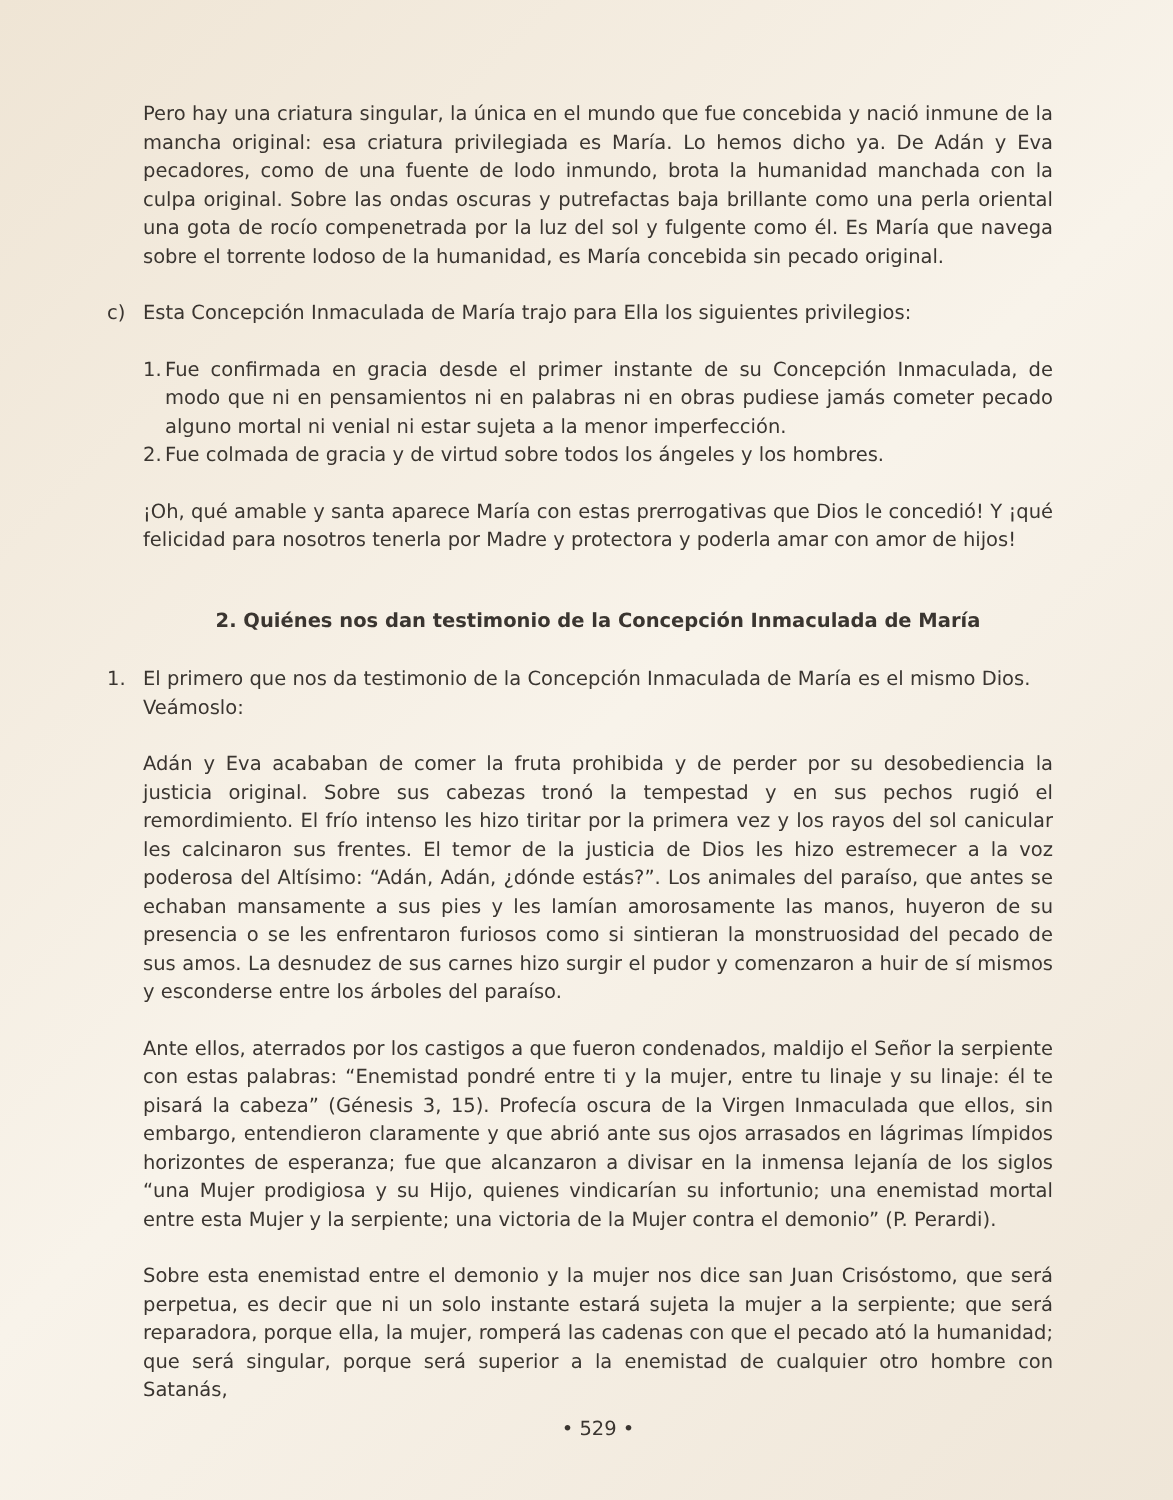Pero hay una criatura singular, la única en el mundo que fue concebida y nació inmune de la mancha original: esa criatura privilegiada es María. Lo hemos dicho ya. De Adán y Eva pecadores, como de una fuente de lodo inmundo, brota la humanidad manchada con la culpa original. Sobre las ondas oscuras y putrefactas baja brillante como una perla oriental una gota de rocío compenetrada por la luz del sol y fulgente como él. Es María que navega sobre el torrente lodoso de la humanidad, es María concebida sin pecado original.
c) Esta Concepción Inmaculada de María trajo para Ella los siguientes privilegios:
1.
Fue confirmada en gracia desde el primer instante de su Concepción Inmaculada, de modo que ni en pensamientos ni en palabras ni en obras pudiese jamás cometer pecado alguno mortal ni venial ni estar sujeta a la menor imperfección.
2.
Fue colmada de gracia y de virtud sobre todos los ángeles y los hombres.
¡Oh, qué amable y santa aparece María con estas prerrogativas que Dios le concedió! Y ¡qué felicidad para nosotros tenerla por Madre y protectora y poderla amar con amor de hijos!
2. Quiénes nos dan testimonio de la Concepción Inmaculada de María
1. El primero que nos da testimonio de la Concepción Inmaculada de María es el mismo Dios. Veámoslo:
Adán y Eva acababan de comer la fruta prohibida y de perder por su desobediencia la justicia original. Sobre sus cabezas tronó la tempestad y en sus pechos rugió el remordimiento. El frío intenso les hizo tiritar por la primera vez y los rayos del sol canicular les calcinaron sus frentes. El temor de la justicia de Dios les hizo estremecer a la voz poderosa del Altísimo: “Adán, Adán, ¿dónde estás?”. Los animales del paraíso, que antes se echaban mansamente a sus pies y les lamían amorosamente las manos, huyeron de su presencia o se les enfrentaron furiosos como si sintieran la monstruosidad del pecado de sus amos. La desnudez de sus carnes hizo surgir el pudor y comenzaron a huir de sí mismos y esconderse entre los árboles del paraíso.
Ante ellos, aterrados por los castigos a que fueron condenados, maldijo el Señor la serpiente con estas palabras: “Enemistad pondré entre ti y la mujer, entre tu linaje y su linaje: él te pisará la cabeza” (Génesis 3, 15). Profecía oscura de la Virgen Inmaculada que ellos, sin embargo, entendieron claramente y que abrió ante sus ojos arrasados en lágrimas límpidos horizontes de esperanza; fue que alcanzaron a divisar en la inmensa lejanía de los siglos “una Mujer prodigiosa y su Hijo, quienes vindicarían su infortunio; una enemistad mortal entre esta Mujer y la serpiente; una victoria de la Mujer contra el demonio” (P. Perardi).
Sobre esta enemistad entre el demonio y la mujer nos dice san Juan Crisóstomo, que será perpetua, es decir que ni un solo instante estará sujeta la mujer a la serpiente; que será reparadora, porque ella, la mujer, romperá las cadenas con que el pecado ató la humanidad; que será singular, porque será superior a la enemistad de cualquier otro hombre con Satanás,
• 529 •